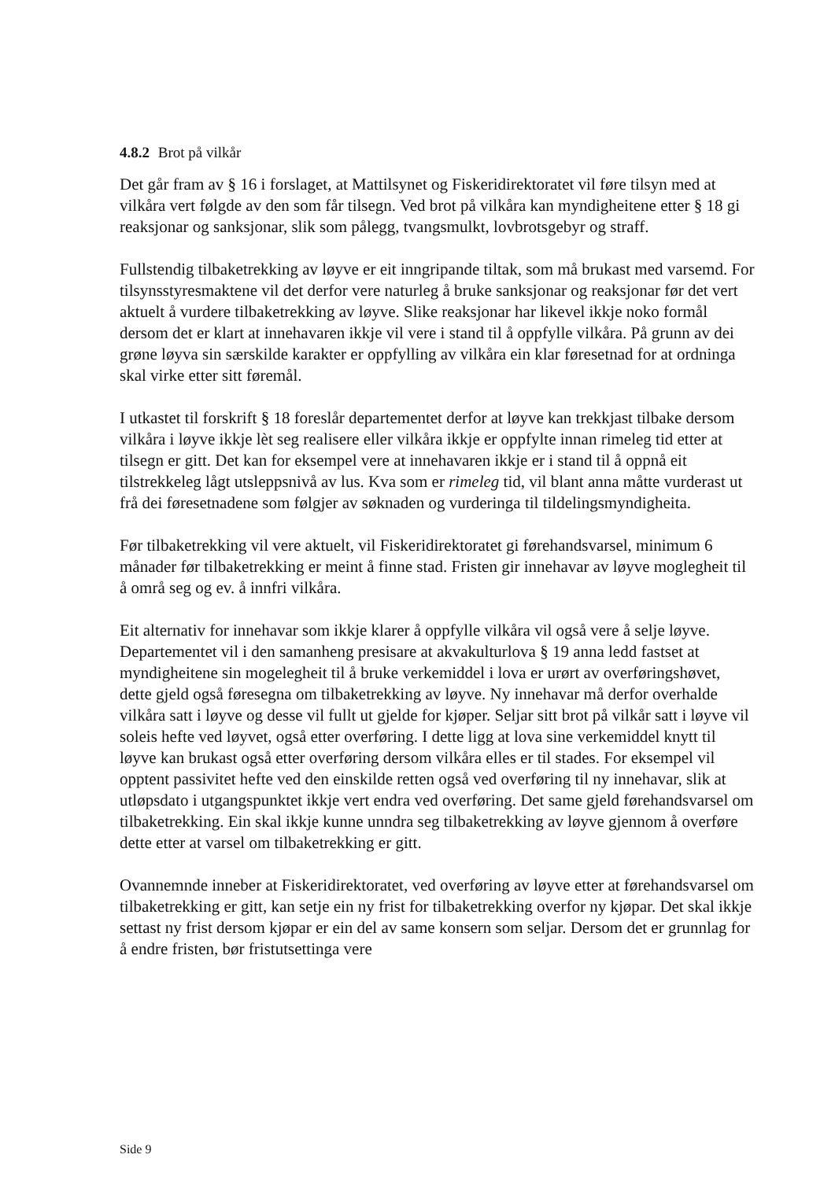4.8.2 Brot på vilkår
Det går fram av § 16 i forslaget, at Mattilsynet og Fiskeridirektoratet vil føre tilsyn med at vilkåra vert følgde av den som får tilsegn. Ved brot på vilkåra kan myndigheitene etter § 18 gi reaksjonar og sanksjonar, slik som pålegg, tvangsmulkt, lovbrotsgebyr og straff.
Fullstendig tilbaketrekking av løyve er eit inngripande tiltak, som må brukast med varsemd. For tilsynsstyresmaktene vil det derfor vere naturleg å bruke sanksjonar og reaksjonar før det vert aktuelt å vurdere tilbaketrekking av løyve. Slike reaksjonar har likevel ikkje noko formål dersom det er klart at innehavaren ikkje vil vere i stand til å oppfylle vilkåra. På grunn av dei grøne løyva sin særskilde karakter er oppfylling av vilkåra ein klar føresetnad for at ordninga skal virke etter sitt føremål.
I utkastet til forskrift § 18 foreslår departementet derfor at løyve kan trekkjast tilbake dersom vilkåra i løyve ikkje lèt seg realisere eller vilkåra ikkje er oppfylte innan rimeleg tid etter at tilsegn er gitt. Det kan for eksempel vere at innehavaren ikkje er i stand til å oppnå eit tilstrekkeleg lågt utsleppsnivå av lus. Kva som er rimeleg tid, vil blant anna måtte vurderast ut frå dei føresetnadene som følgjer av søknaden og vurderinga til tildelingsmyndigheita.
Før tilbaketrekking vil vere aktuelt, vil Fiskeridirektoratet gi førehandsvarsel, minimum 6 månader før tilbaketrekking er meint å finne stad. Fristen gir innehavar av løyve moglegheit til å områ seg og ev. å innfri vilkåra.
Eit alternativ for innehavar som ikkje klarer å oppfylle vilkåra vil også vere å selje løyve. Departementet vil i den samanheng presisare at akvakulturlova § 19 anna ledd fastset at myndigheitene sin mogelegheit til å bruke verkemiddel i lova er urørt av overføringshøvet, dette gjeld også føresegna om tilbaketrekking av løyve. Ny innehavar må derfor overhalde vilkåra satt i løyve og desse vil fullt ut gjelde for kjøper. Seljar sitt brot på vilkår satt i løyve vil soleis hefte ved løyvet, også etter overføring. I dette ligg at lova sine verkemiddel knytt til løyve kan brukast også etter overføring dersom vilkåra elles er til stades. For eksempel vil opptent passivitet hefte ved den einskilde retten også ved overføring til ny innehavar, slik at utløpsdato i utgangspunktet ikkje vert endra ved overføring. Det same gjeld førehandsvarsel om tilbaketrekking. Ein skal ikkje kunne unndra seg tilbaketrekking av løyve gjennom å overføre dette etter at varsel om tilbaketrekking er gitt.
Ovannemnde inneber at Fiskeridirektoratet, ved overføring av løyve etter at førehandsvarsel om tilbaketrekking er gitt, kan setje ein ny frist for tilbaketrekking overfor ny kjøpar. Det skal ikkje settast ny frist dersom kjøpar er ein del av same konsern som seljar. Dersom det er grunnlag for å endre fristen, bør fristutsettinga vere
Side 9